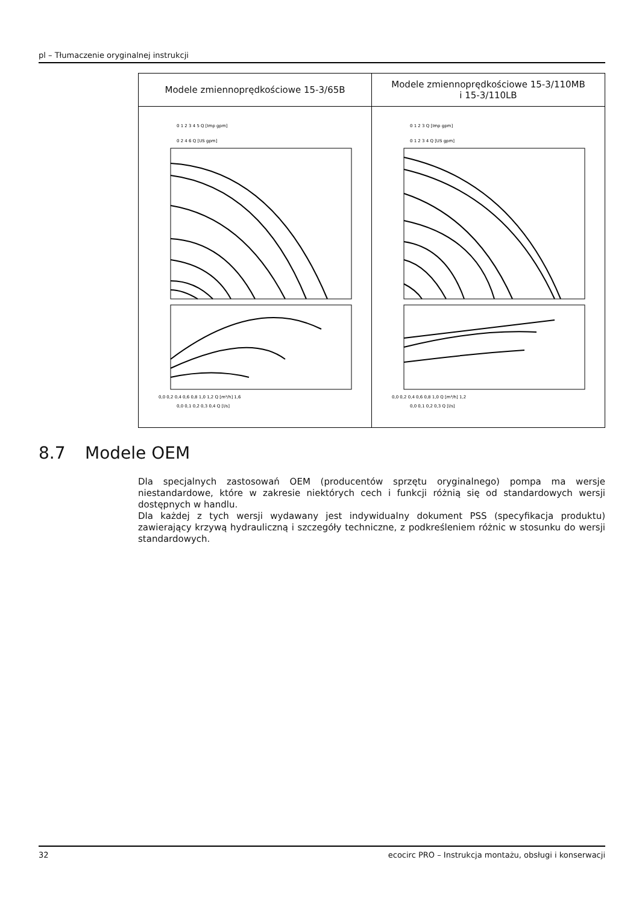pl – Tłumaczenie oryginalnej instrukcji
| Modele zmiennoprędkościowe 15-3/65B | Modele zmiennoprędkościowe 15-3/110MB i 15-3/110LB |
| 0 1 2 3 4 5 Q [Imp gpm] 0 2 4 6 Q [US gpm] 0,0 0,2 0,4 0,6 0,8 1,0 1,2 Q [m³/h] 1,6 0,0 0,1 0,2 0,3 0,4 Q [l/s] | 0 1 2 3 Q [Imp gpm] 0 1 2 3 4 Q [US gpm] 0,0 0,2 0,4 0,6 0,8 1,0 Q [m³/h] 1,2 0,0 0,1 0,2 0,3 Q [l/s] |
8.7 Modele OEM
Dla specjalnych zastosowań OEM (producentów sprzętu oryginalnego) pompa ma wersje niestandardowe, które w zakresie niektórych cech i funkcji różnią się od standardowych wersji dostępnych w handlu.
Dla każdej z tych wersji wydawany jest indywidualny dokument PSS (specyfikacja produktu) zawierający krzywą hydrauliczną i szczegóły techniczne, z podkreśleniem różnic w stosunku do wersji standardowych.
32 ecocirc PRO – Instrukcja montażu, obsługi i konserwacji